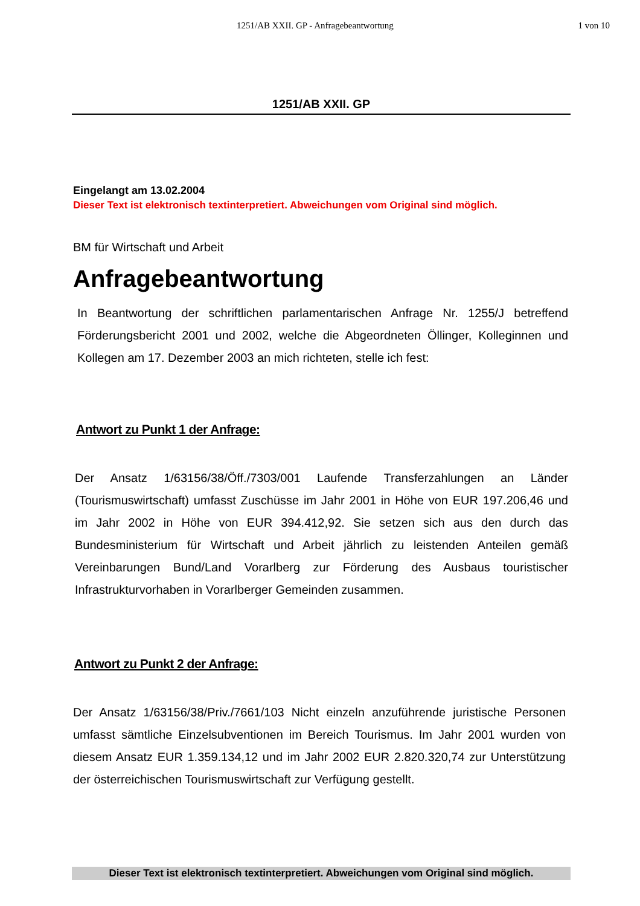1251/AB XXII. GP - Anfragebeantwortung 1 von 10
1251/AB XXII. GP
Eingelangt am 13.02.2004
Dieser Text ist elektronisch textinterpretiert. Abweichungen vom Original sind möglich.
BM für Wirtschaft und Arbeit
Anfragebeantwortung
In Beantwortung der schriftlichen parlamentarischen Anfrage Nr. 1255/J betreffend Förderungsbericht 2001 und 2002, welche die Abgeordneten Öllinger, Kolleginnen und Kollegen am 17. Dezember 2003 an mich richteten, stelle ich fest:
Antwort zu Punkt 1 der Anfrage:
Der Ansatz 1/63156/38/Öff./7303/001 Laufende Transferzahlungen an Länder (Tourismuswirtschaft) umfasst Zuschüsse im Jahr 2001 in Höhe von EUR 197.206,46 und im Jahr 2002 in Höhe von EUR 394.412,92. Sie setzen sich aus den durch das Bundesministerium für Wirtschaft und Arbeit jährlich zu leistenden Anteilen gemäß Vereinbarungen Bund/Land Vorarlberg zur Förderung des Ausbaus touristischer Infrastrukturvorhaben in Vorarlberger Gemeinden zusammen.
Antwort zu Punkt 2 der Anfrage:
Der Ansatz 1/63156/38/Priv./7661/103 Nicht einzeln anzuführende juristische Personen umfasst sämtliche Einzelsubventionen im Bereich Tourismus. Im Jahr 2001 wurden von diesem Ansatz EUR 1.359.134,12 und im Jahr 2002 EUR 2.820.320,74 zur Unterstützung der österreichischen Tourismuswirtschaft zur Verfügung gestellt.
Dieser Text ist elektronisch textinterpretiert. Abweichungen vom Original sind möglich.